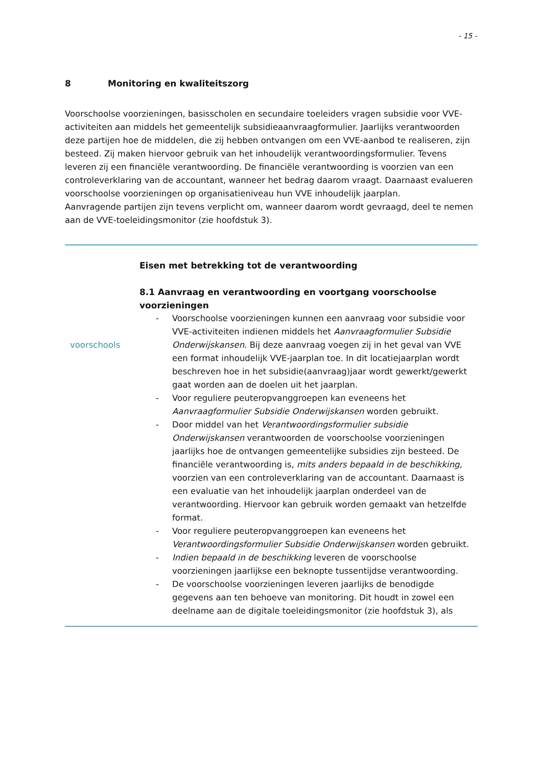- 15 -
8 Monitoring en kwaliteitszorg
Voorschoolse voorzieningen, basisscholen en secundaire toeleiders vragen subsidie voor VVE-activiteiten aan middels het gemeentelijk subsidieaanvraagformulier. Jaarlijks verantwoorden deze partijen hoe de middelen, die zij hebben ontvangen om een VVE-aanbod te realiseren, zijn besteed. Zij maken hiervoor gebruik van het inhoudelijk verantwoordingsformulier. Tevens leveren zij een financiële verantwoording. De financiële verantwoording is voorzien van een controleverklaring van de accountant, wanneer het bedrag daarom vraagt. Daarnaast evalueren voorschoolse voorzieningen op organisatieniveau hun VVE inhoudelijk jaarplan.
Aanvragende partijen zijn tevens verplicht om, wanneer daarom wordt gevraagd, deel te nemen aan de VVE-toeleidingsmonitor (zie hoofdstuk 3).
voorschools Eisen met betrekking tot de verantwoording
8.1 Aanvraag en verantwoording en voortgang voorschoolse voorzieningen
- Voorschoolse voorzieningen kunnen een aanvraag voor subsidie voor VVE-activiteiten indienen middels het Aanvraagformulier Subsidie Onderwijskansen. Bij deze aanvraag voegen zij in het geval van VVE een format inhoudelijk VVE-jaarplan toe. In dit locatiejaarplan wordt beschreven hoe in het subsidie(aanvraag)jaar wordt gewerkt/gewerkt gaat worden aan de doelen uit het jaarplan.
- Voor reguliere peuteropvanggroepen kan eveneens het Aanvraagformulier Subsidie Onderwijskansen worden gebruikt.
- Door middel van het Verantwoordingsformulier subsidie Onderwijskansen verantwoorden de voorschoolse voorzieningen jaarlijks hoe de ontvangen gemeentelijke subsidies zijn besteed. De financiële verantwoording is, mits anders bepaald in de beschikking, voorzien van een controleverklaring van de accountant. Daarnaast is een evaluatie van het inhoudelijk jaarplan onderdeel van de verantwoording. Hiervoor kan gebruik worden gemaakt van hetzelfde format.
- Voor reguliere peuteropvanggroepen kan eveneens het Verantwoordingsformulier Subsidie Onderwijskansen worden gebruikt.
- Indien bepaald in de beschikking leveren de voorschoolse voorzieningen jaarlijkse een beknopte tussentijdse verantwoording.
- De voorschoolse voorzieningen leveren jaarlijks de benodigde gegevens aan ten behoeve van monitoring. Dit houdt in zowel een deelname aan de digitale toeleidingsmonitor (zie hoofdstuk 3), als